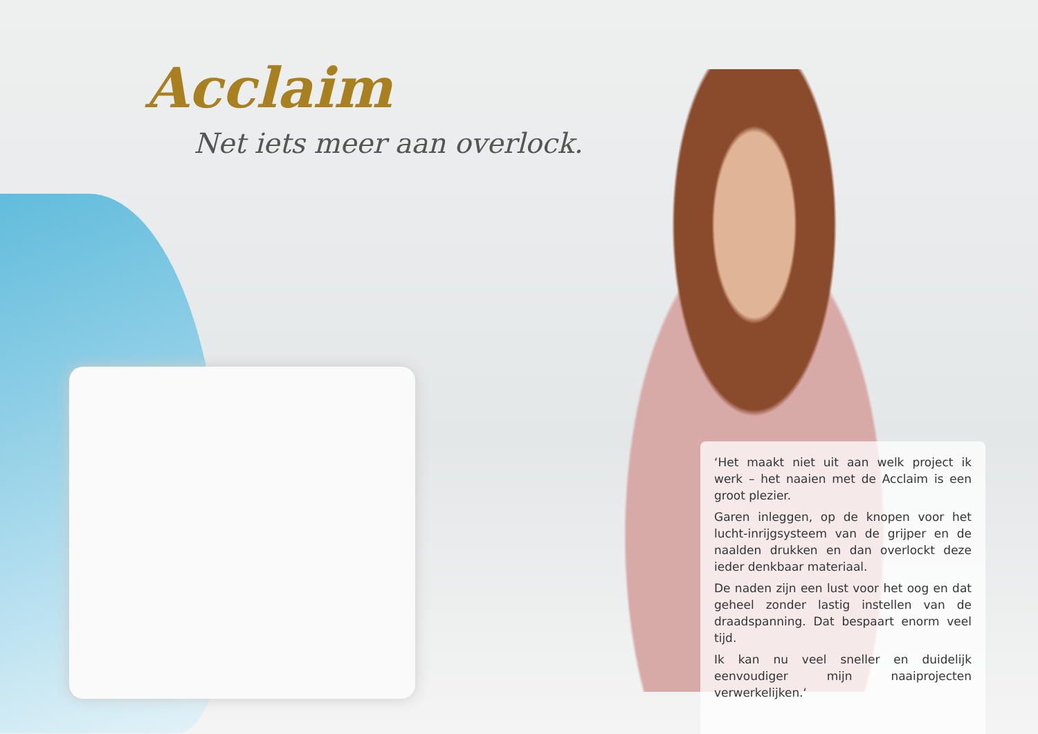Acclaim
Net iets meer aan overlock.
‘Het maakt niet uit aan welk project ik werk – het naaien met de Acclaim is een groot plezier.
Garen inleggen, op de knopen voor het lucht-inrijgsysteem van de grijper en de naalden drukken en dan overlockt deze ieder denkbaar materiaal.
De naden zijn een lust voor het oog en dat geheel zonder lastig instellen van de draadspanning. Dat bespaart enorm veel tijd.
Ik kan nu veel sneller en duidelijk eenvoudiger mijn naaiprojecten verwerkelijken.‘